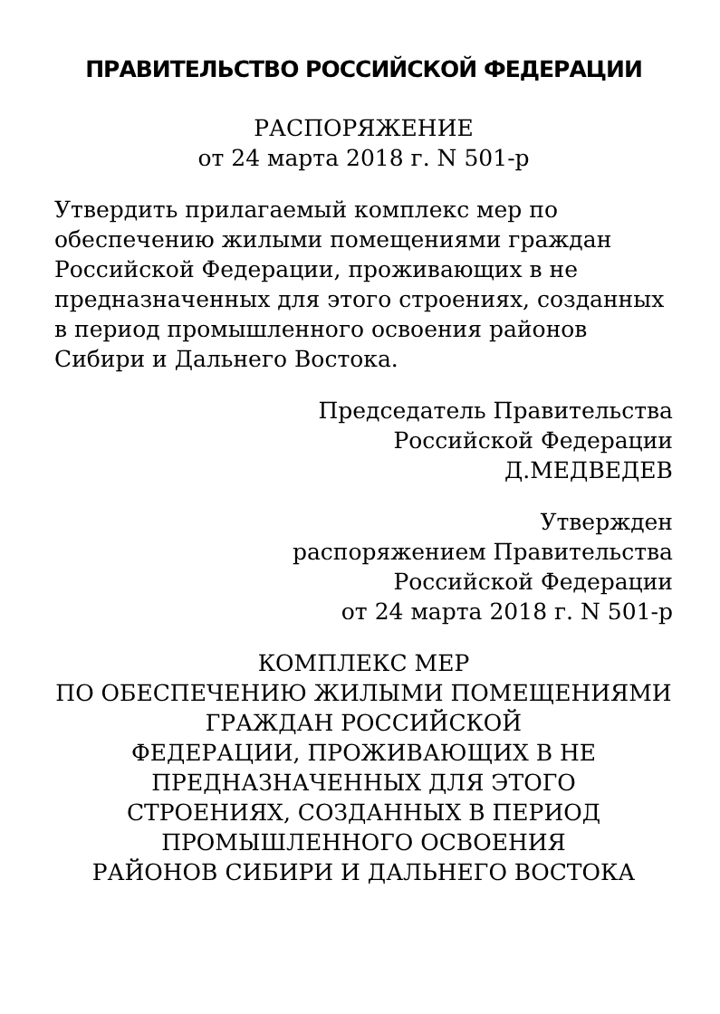ПРАВИТЕЛЬСТВО РОССИЙСКОЙ ФЕДЕРАЦИИ
РАСПОРЯЖЕНИЕ
от 24 марта 2018 г. N 501-р
Утвердить прилагаемый комплекс мер по обеспечению жилыми помещениями граждан Российской Федерации, проживающих в не предназначенных для этого строениях, созданных в период промышленного освоения районов Сибири и Дальнего Востока.
Председатель Правительства
Российской Федерации
Д.МЕДВЕДЕВ
Утвержден
распоряжением Правительства
Российской Федерации
от 24 марта 2018 г. N 501-р
КОМПЛЕКС МЕР
ПО ОБЕСПЕЧЕНИЮ ЖИЛЫМИ ПОМЕЩЕНИЯМИ
ГРАЖДАН РОССИЙСКОЙ
ФЕДЕРАЦИИ, ПРОЖИВАЮЩИХ В НЕ
ПРЕДНАЗНАЧЕННЫХ ДЛЯ ЭТОГО
СТРОЕНИЯХ, СОЗДАННЫХ В ПЕРИОД
ПРОМЫШЛЕННОГО ОСВОЕНИЯ
РАЙОНОВ СИБИРИ И ДАЛЬНЕГО ВОСТОКА